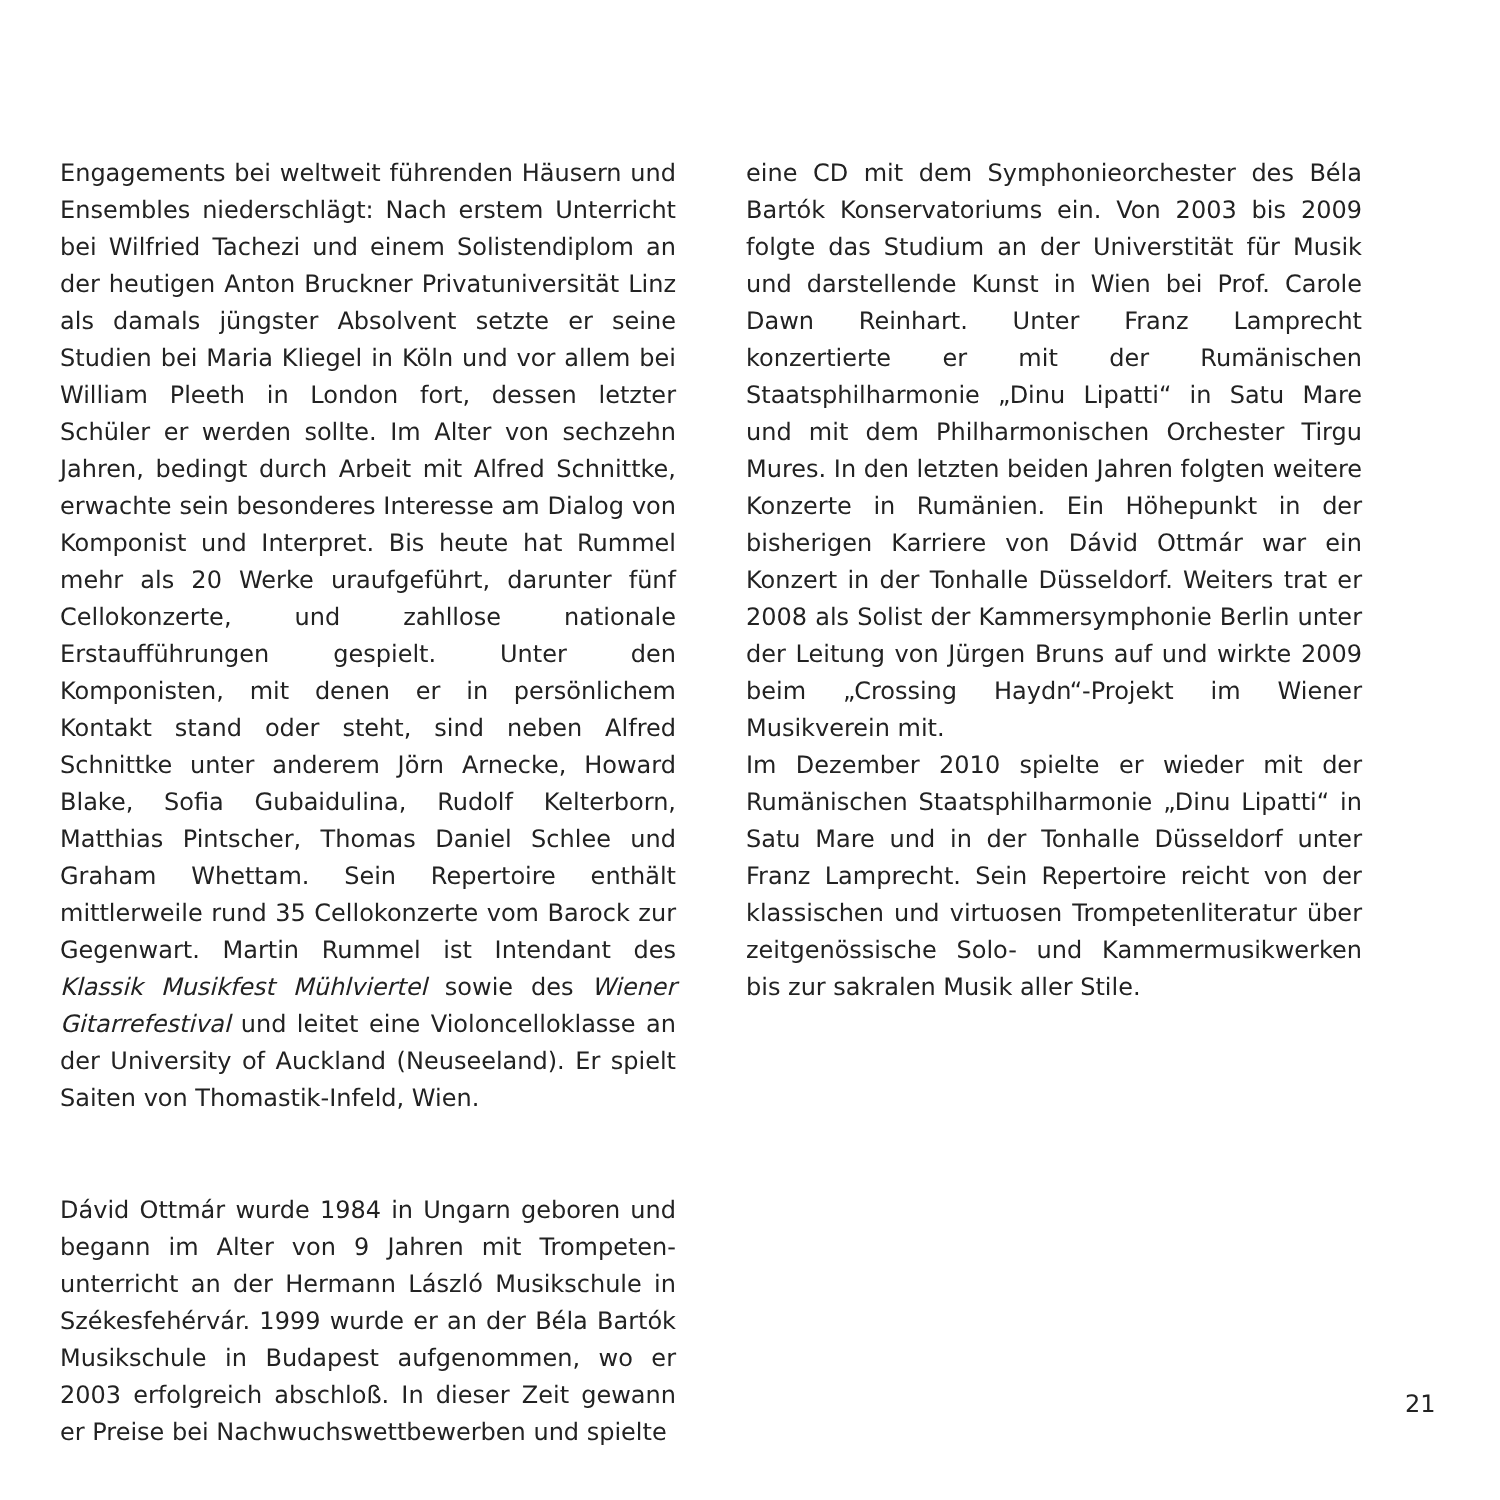Engagements bei weltweit führenden Häusern und Ensembles niederschlägt: Nach erstem Unterricht bei Wilfried Tachezi und einem Solistendiplom an der heutigen Anton Bruckner Privatuniversität Linz als damals jüngster Absolvent setzte er seine Studien bei Maria Kliegel in Köln und vor allem bei William Pleeth in London fort, dessen letzter Schüler er werden sollte. Im Alter von sechzehn Jahren, bedingt durch Arbeit mit Alfred Schnittke, erwachte sein besonderes Interesse am Dialog von Komponist und Interpret. Bis heute hat Rummel mehr als 20 Werke uraufgeführt, darunter fünf Cellokonzerte, und zahllose nationale Erstaufführungen gespielt. Unter den Komponisten, mit denen er in persönlichem Kontakt stand oder steht, sind neben Alfred Schnittke unter anderem Jörn Arnecke, Howard Blake, Sofia Gubaidulina, Rudolf Kelterborn, Matthias Pintscher, Thomas Daniel Schlee und Graham Whettam. Sein Repertoire enthält mittlerweile rund 35 Cellokonzerte vom Barock zur Gegenwart. Martin Rummel ist Intendant des Klassik Musikfest Mühlviertel sowie des Wiener Gitarrefestival und leitet eine Violoncelloklasse an der University of Auckland (Neuseeland). Er spielt Saiten von Thomastik-Infeld, Wien.
Dávid Ottmár wurde 1984 in Ungarn geboren und begann im Alter von 9 Jahren mit Trompeten­unterricht an der Hermann László Musikschule in Székesfehérvár. 1999 wurde er an der Béla Bartók Musikschule in Budapest aufgenommen, wo er 2003 erfolgreich abschloß. In dieser Zeit gewann er Preise bei Nachwuchswettbewerben und spielte
eine CD mit dem Symphonieorchester des Béla Bartók Konservatoriums ein. Von 2003 bis 2009 folgte das Studium an der Universtität für Musik und darstellende Kunst in Wien bei Prof. Carole Dawn Reinhart. Unter Franz Lamprecht konzertierte er mit der Rumänischen Staatsphilharmonie „Dinu Lipatti“ in Satu Mare und mit dem Philharmonischen Orchester Tirgu Mures. In den letzten beiden Jahren folgten weitere Konzerte in Rumänien. Ein Höhepunkt in der bisherigen Karriere von Dávid Ottmár war ein Konzert in der Tonhalle Düsseldorf. Weiters trat er 2008 als Solist der Kammersymphonie Berlin unter der Leitung von Jürgen Bruns auf und wirkte 2009 beim „Crossing Haydn“-Projekt im Wiener Musikverein mit.
Im Dezember 2010 spielte er wieder mit der Rumänischen Staatsphilharmonie „Dinu Lipatti“ in Satu Mare und in der Tonhalle Düsseldorf unter Franz Lamprecht. Sein Repertoire reicht von der klassischen und virtuosen Trompetenliteratur über zeitgenössische Solo- und Kammermusikwerken bis zur sakralen Musik aller Stile.
21